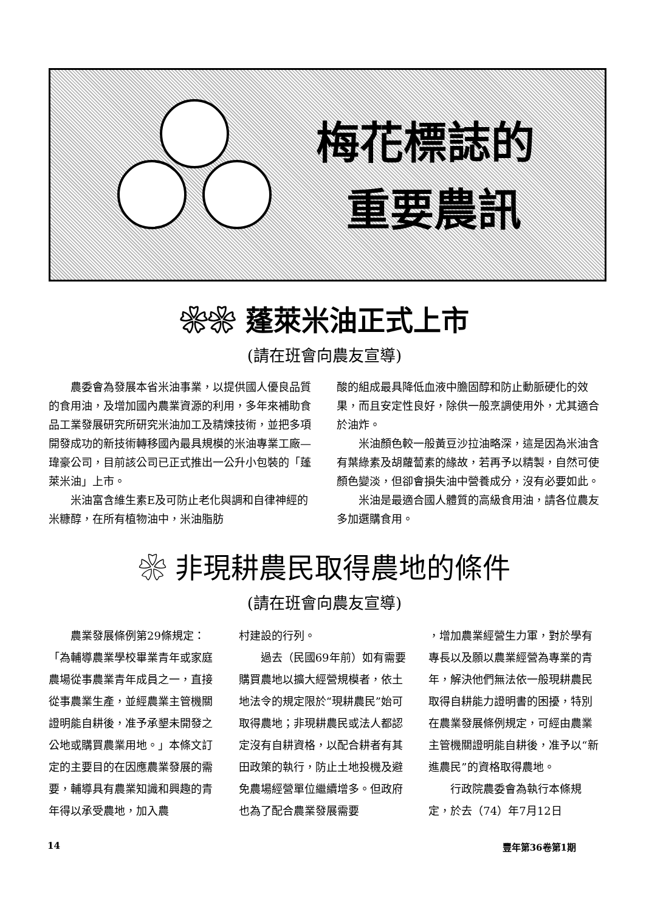梅花標誌的
重要農訊
❀❀ 蓬萊米油正式上市
(請在班會向農友宣導)
農委會為發展本省米油事業，以提供國人優良品質的食用油，及增加國內農業資源的利用，多年來補助食品工業發展研究所研究米油加工及精煉技術，並把多項開發成功的新技術轉移國內最具規模的米油專業工廠—瑋豪公司，目前該公司已正式推出一公升小包裝的「蓬萊米油」上市。
米油富含維生素E及可防止老化與調和自律神經的米糠醇，在所有植物油中，米油脂肪
酸的組成最具降低血液中膽固醇和防止動脈硬化的效果，而且安定性良好，除供一般烹調使用外，尤其適合於油炸。
米油顏色較一般黃豆沙拉油略深，這是因為米油含有葉綠素及胡蘿蔔素的緣故，若再予以精製，自然可使顏色變淡，但卻會損失油中營養成分，沒有必要如此。
米油是最適合國人體質的高級食用油，請各位農友多加選購食用。
❀ 非現耕農民取得農地的條件
(請在班會向農友宣導)
農業發展條例第29條規定：「為輔導農業學校畢業青年或家庭農場從事農業青年成員之一，直接從事農業生產，並經農業主管機關證明能自耕後，准予承墾未開發之公地或購買農業用地。」本條文訂定的主要目的在因應農業發展的需要，輔導具有農業知識和興趣的青年得以承受農地，加入農
村建設的行列。
過去（民國69年前）如有需要購買農地以擴大經營規模者，依土地法令的規定限於“現耕農民”始可取得農地；非現耕農民或法人都認定沒有自耕資格，以配合耕者有其田政策的執行，防止土地投機及避免農場經營單位繼續增多。但政府也為了配合農業發展需要
，增加農業經營生力軍，對於學有專長以及願以農業經營為專業的青年，解決他們無法依一般現耕農民取得自耕能力證明書的困擾，特別在農業發展條例規定，可經由農業主管機關證明能自耕後，准予以“新進農民”的資格取得農地。
行政院農委會為執行本條規定，於去（74）年7月12日
14 豐年第36卷第1期